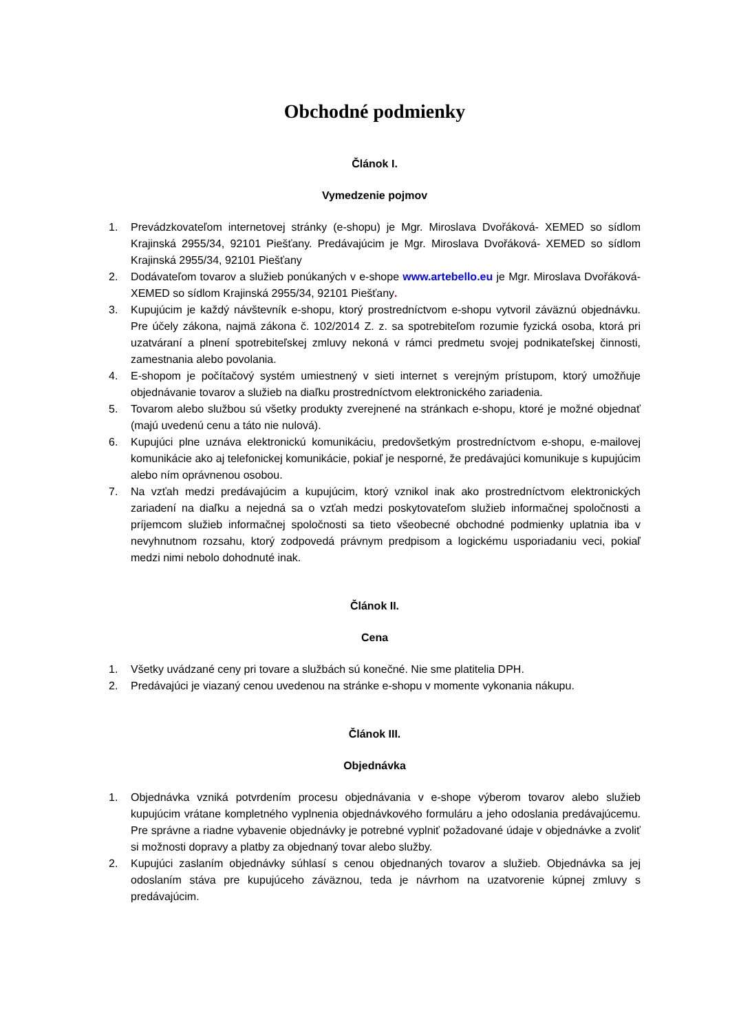Obchodné podmienky
Článok I.
Vymedzenie pojmov
1. Prevádzkovateľom internetovej stránky (e-shopu) je Mgr. Miroslava Dvořáková- XEMED so sídlom Krajinská 2955/34, 92101 Piešťany. Predávajúcim je Mgr. Miroslava Dvořáková- XEMED so sídlom Krajinská 2955/34, 92101 Piešťany
2. Dodávateľom tovarov a služieb ponúkaných v e-shope www.artebello.eu je Mgr. Miroslava Dvořáková- XEMED so sídlom Krajinská 2955/34, 92101 Piešťany.
3. Kupujúcim je každý návštevník e-shopu, ktorý prostredníctvom e-shopu vytvoril záväznú objednávku. Pre účely zákona, najmä zákona č. 102/2014 Z. z. sa spotrebiteľom rozumie fyzická osoba, ktorá pri uzatváraní a plnení spotrebiteľskej zmluvy nekoná v rámci predmetu svojej podnikateľskej činnosti, zamestnania alebo povolania.
4. E-shopom je počítačový systém umiestnený v sieti internet s verejným prístupom, ktorý umožňuje objednávanie tovarov a služieb na diaľku prostredníctvom elektronického zariadenia.
5. Tovarom alebo službou sú všetky produkty zverejnené na stránkach e-shopu, ktoré je možné objednať (majú uvedenú cenu a táto nie nulová).
6. Kupujúci plne uznáva elektronickú komunikáciu, predovšetkým prostredníctvom e-shopu, e-mailovej komunikácie ako aj telefonickej komunikácie, pokiaľ je nesporné, že predávajúci komunikuje s kupujúcim alebo ním oprávnenou osobou.
7. Na vzťah medzi predávajúcim a kupujúcim, ktorý vznikol inak ako prostredníctvom elektronických zariadení na diaľku a nejedná sa o vzťah medzi poskytovateľom služieb informačnej spoločnosti a príjemcom služieb informačnej spoločnosti sa tieto všeobecné obchodné podmienky uplatnia iba v nevyhnutnom rozsahu, ktorý zodpovedá právnym predpisom a logickému usporiadaniu veci, pokiaľ medzi nimi nebolo dohodnuté inak.
Článok II.
Cena
1. Všetky uvádzané ceny pri tovare a službách sú konečné. Nie sme platitelia DPH.
2. Predávajúci je viazaný cenou uvedenou na stránke e-shopu v momente vykonania nákupu.
Článok III.
Objednávka
1. Objednávka vzniká potvrdením procesu objednávania v e-shope výberom tovarov alebo služieb kupujúcim vrátane kompletného vyplnenia objednávkového formuláru a jeho odoslania predávajúcemu. Pre správne a riadne vybavenie objednávky je potrebné vyplniť požadované údaje v objednávke a zvoliť si možnosti dopravy a platby za objednaný tovar alebo služby.
2. Kupujúci zaslaním objednávky súhlasí s cenou objednaných tovarov a služieb. Objednávka sa jej odoslaním stáva pre kupujúceho záväznou, teda je návrhom na uzatvorenie kúpnej zmluvy s predávajúcim.